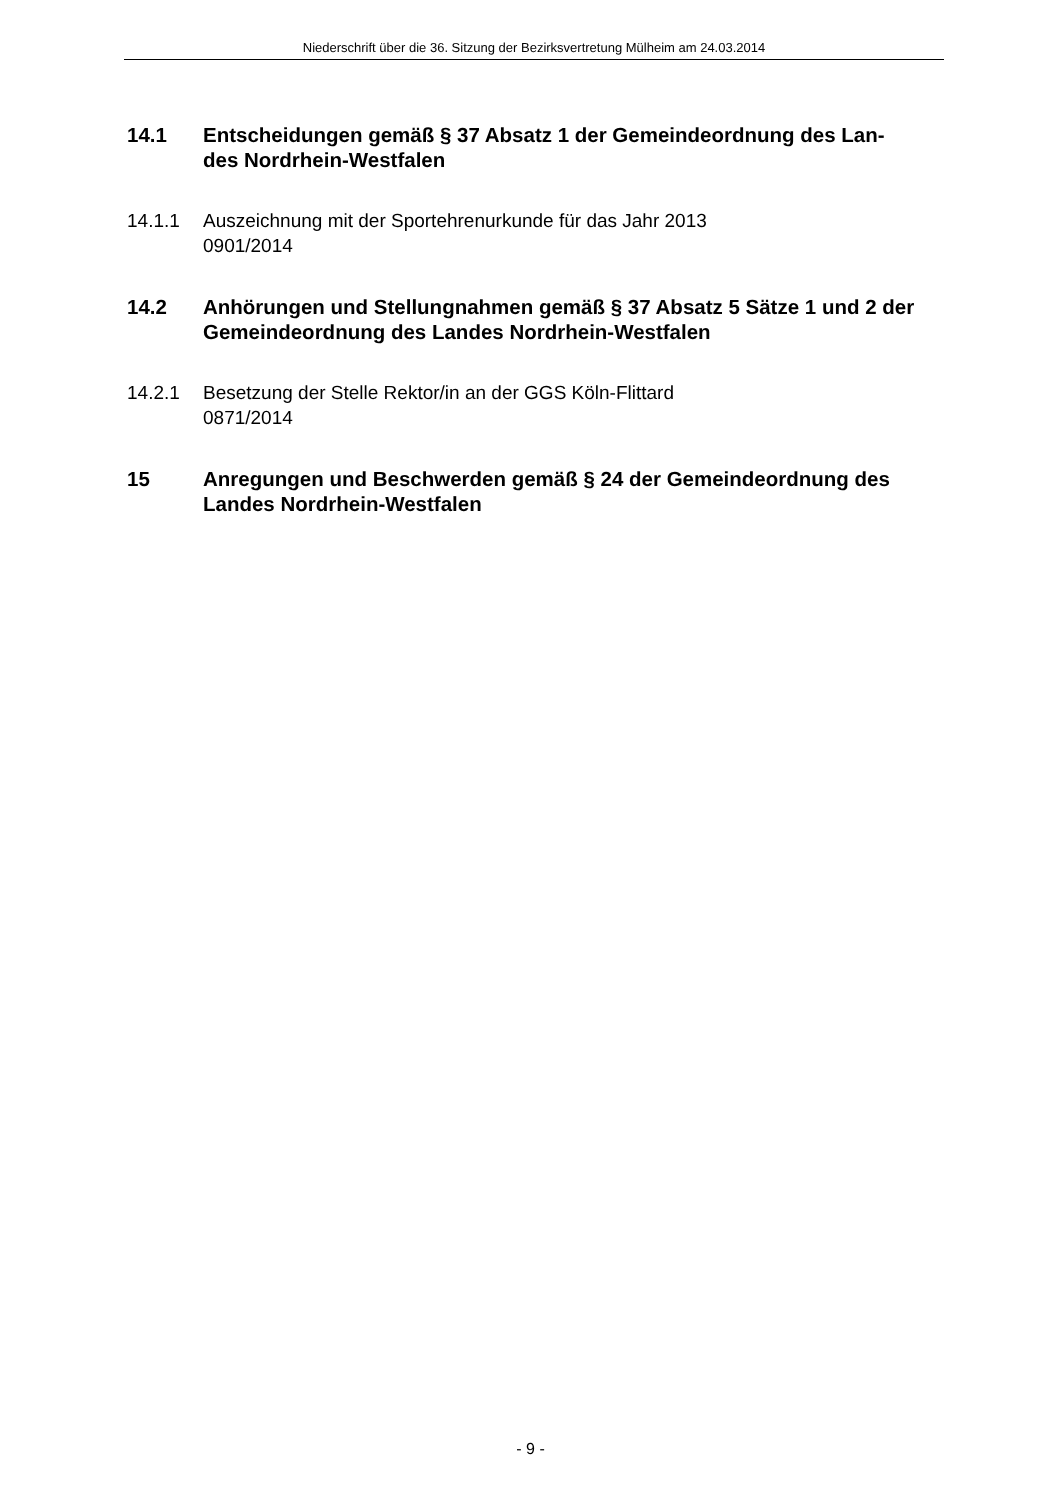Niederschrift über die 36. Sitzung der Bezirksvertretung Mülheim am 24.03.2014
14.1 Entscheidungen gemäß § 37 Absatz 1 der Gemeindeordnung des Lan-
des Nordrhein-Westfalen
14.1.1 Auszeichnung mit der Sportehrenurkunde für das Jahr 2013
0901/2014
14.2 Anhörungen und Stellungnahmen gemäß § 37 Absatz 5 Sätze 1 und 2 der Gemeindeordnung des Landes Nordrhein-Westfalen
14.2.1 Besetzung der Stelle Rektor/in an der GGS Köln-Flittard
0871/2014
15 Anregungen und Beschwerden gemäß § 24 der Gemeindeordnung des Landes Nordrhein-Westfalen
- 9 -